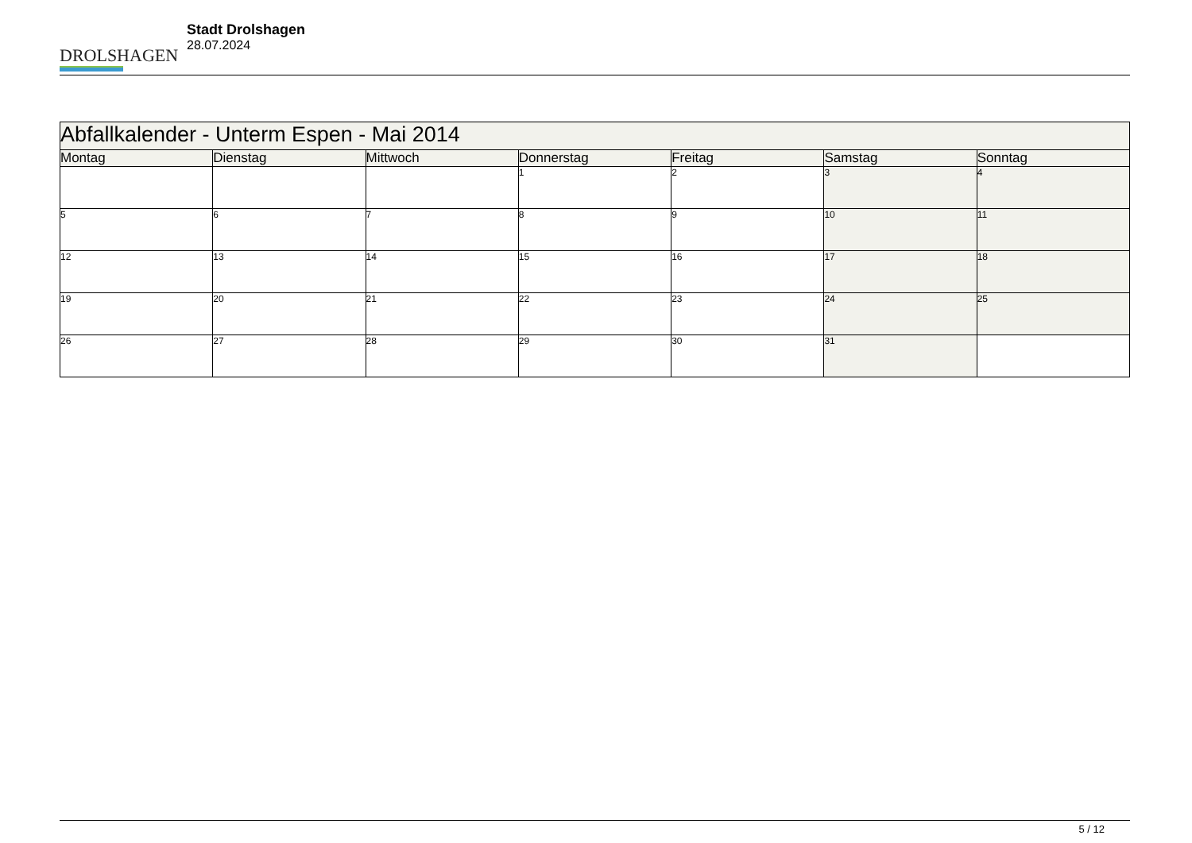DROLSHAGEN
Stadt Drolshagen
28.07.2024
| Abfallkalender - Unterm Espen - Mai 2014 | | | | | | |
| Montag | Dienstag | Mittwoch | Donnerstag | Freitag | Samstag | Sonntag |
| | | | 1 | 2 | 3 | 4 |
| 5 | 6 | 7 | 8 | 9 | 10 | 11 |
| 12 | 13 | 14 | 15 | 16 | 17 | 18 |
| 19 | 20 | 21 | 22 | 23 | 24 | 25 |
| 26 | 27 | 28 | 29 | 30 | 31 | |
5 / 12